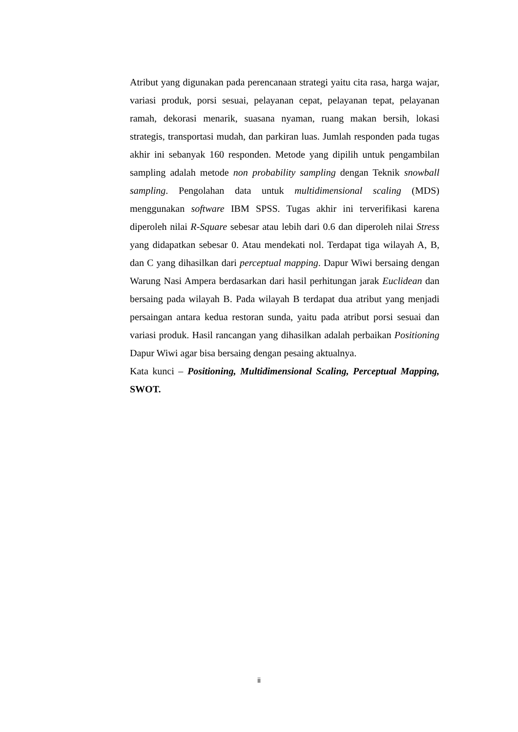Atribut yang digunakan pada perencanaan strategi yaitu cita rasa, harga wajar, variasi produk, porsi sesuai, pelayanan cepat, pelayanan tepat, pelayanan ramah, dekorasi menarik, suasana nyaman, ruang makan bersih, lokasi strategis, transportasi mudah, dan parkiran luas. Jumlah responden pada tugas akhir ini sebanyak 160 responden. Metode yang dipilih untuk pengambilan sampling adalah metode non probability sampling dengan Teknik snowball sampling. Pengolahan data untuk multidimensional scaling (MDS) menggunakan software IBM SPSS. Tugas akhir ini terverifikasi karena diperoleh nilai R-Square sebesar atau lebih dari 0.6 dan diperoleh nilai Stress yang didapatkan sebesar 0. Atau mendekati nol. Terdapat tiga wilayah A, B, dan C yang dihasilkan dari perceptual mapping. Dapur Wiwi bersaing dengan Warung Nasi Ampera berdasarkan dari hasil perhitungan jarak Euclidean dan bersaing pada wilayah B. Pada wilayah B terdapat dua atribut yang menjadi persaingan antara kedua restoran sunda, yaitu pada atribut porsi sesuai dan variasi produk. Hasil rancangan yang dihasilkan adalah perbaikan Positioning Dapur Wiwi agar bisa bersaing dengan pesaing aktualnya.
Kata kunci – Positioning, Multidimensional Scaling, Perceptual Mapping, SWOT.
ii